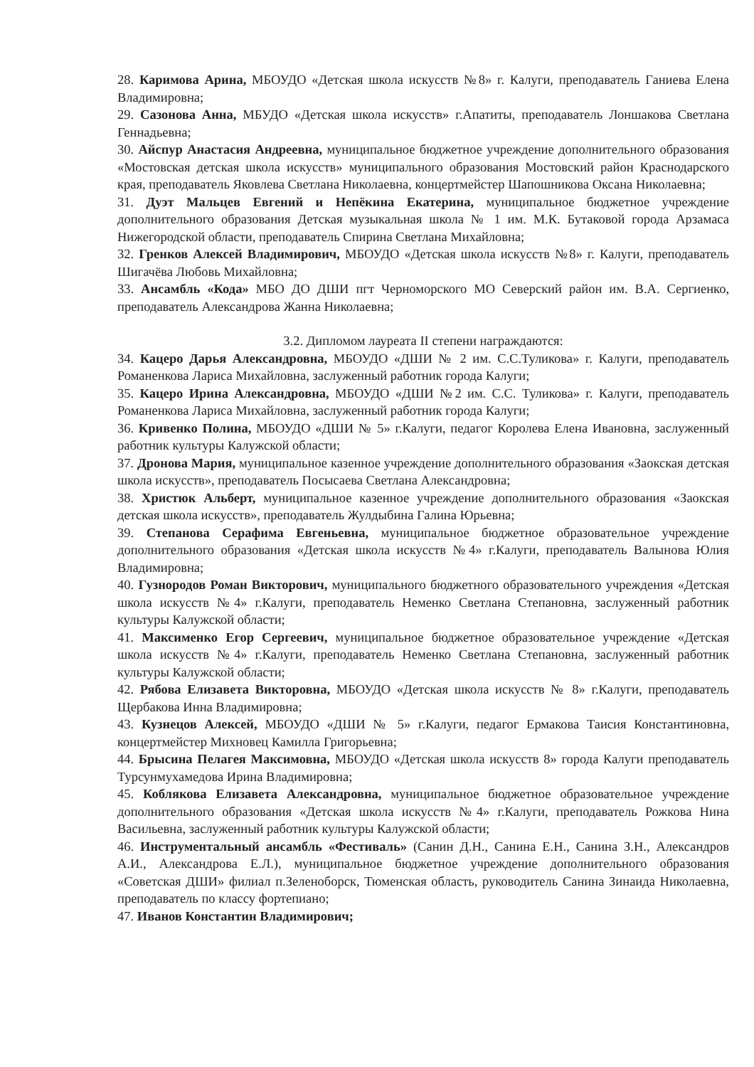28. Каримова Арина, МБОУДО «Детская школа искусств №8» г. Калуги, преподаватель Ганиева Елена Владимировна;
29. Сазонова Анна, МБУДО «Детская школа искусств» г.Апатиты, преподаватель Лоншакова Светлана Геннадьевна;
30. Айспур Анастасия Андреевна, муниципальное бюджетное учреждение дополнительного образования «Мостовская детская школа искусств» муниципального образования Мостовский район Краснодарского края, преподаватель Яковлева Светлана Николаевна, концертмейстер Шапошникова Оксана Николаевна;
31. Дуэт Мальцев Евгений и Непёкина Екатерина, муниципальное бюджетное учреждение дополнительного образования Детская музыкальная школа № 1 им. М.К. Бутаковой города Арзамаса Нижегородской области, преподаватель Спирина Светлана Михайловна;
32. Гренков Алексей Владимирович, МБОУДО «Детская школа искусств №8» г. Калуги, преподаватель Шигачёва Любовь Михайловна;
33. Ансамбль «Кода» МБО ДО ДШИ пгт Черноморского МО Северский район им. В.А. Сергиенко, преподаватель Александрова Жанна Николаевна;
3.2. Дипломом лауреата II степени награждаются:
34. Кацеро Дарья Александровна, МБОУДО «ДШИ № 2 им. С.С.Туликова» г. Калуги, преподаватель Романенкова Лариса Михайловна, заслуженный работник города Калуги;
35. Кацеро Ирина Александровна, МБОУДО «ДШИ №2 им. С.С. Туликова» г. Калуги, преподаватель Романенкова Лариса Михайловна, заслуженный работник города Калуги;
36. Кривенко Полина, МБОУДО «ДШИ № 5» г.Калуги, педагог Королева Елена Ивановна, заслуженный работник культуры Калужской области;
37. Дронова Мария, муниципальное казенное учреждение дополнительного образования «Заокская детская школа искусств», преподаватель Посысаева Светлана Александровна;
38. Христюк Альберт, муниципальное казенное учреждение дополнительного образования «Заокская детская школа искусств», преподаватель Жулдыбина Галина Юрьевна;
39. Степанова Серафима Евгеньевна, муниципальное бюджетное образовательное учреждение дополнительного образования «Детская школа искусств №4» г.Калуги, преподаватель Валынова Юлия Владимировна;
40. Гузнородов Роман Викторович, муниципального бюджетного образовательного учреждения «Детская школа искусств №4» г.Калуги, преподаватель Неменко Светлана Степановна, заслуженный работник культуры Калужской области;
41. Максименко Егор Сергеевич, муниципальное бюджетное образовательное учреждение «Детская школа искусств №4» г.Калуги, преподаватель Неменко Светлана Степановна, заслуженный работник культуры Калужской области;
42. Рябова Елизавета Викторовна, МБОУДО «Детская школа искусств № 8» г.Калуги, преподаватель Щербакова Инна Владимировна;
43. Кузнецов Алексей, МБОУДО «ДШИ № 5» г.Калуги, педагог Ермакова Таисия Константиновна, концертмейстер Михновец Камилла Григорьевна;
44. Брысина Пелагея Максимовна, МБОУДО «Детская школа искусств 8» города Калуги преподаватель Турсунмухамедова Ирина Владимировна;
45. Коблякова Елизавета Александровна, муниципальное бюджетное образовательное учреждение дополнительного образования «Детская школа искусств №4» г.Калуги, преподаватель Рожкова Нина Васильевна, заслуженный работник культуры Калужской области;
46. Инструментальный ансамбль «Фестиваль» (Санин Д.Н., Санина Е.Н., Санина З.Н., Александров А.И., Александрова Е.Л.), муниципальное бюджетное учреждение дополнительного образования «Советская ДШИ» филиал п.Зеленоборск, Тюменская область, руководитель Санина Зинаида Николаевна, преподаватель по классу фортепиано;
47. Иванов Константин Владимирович;